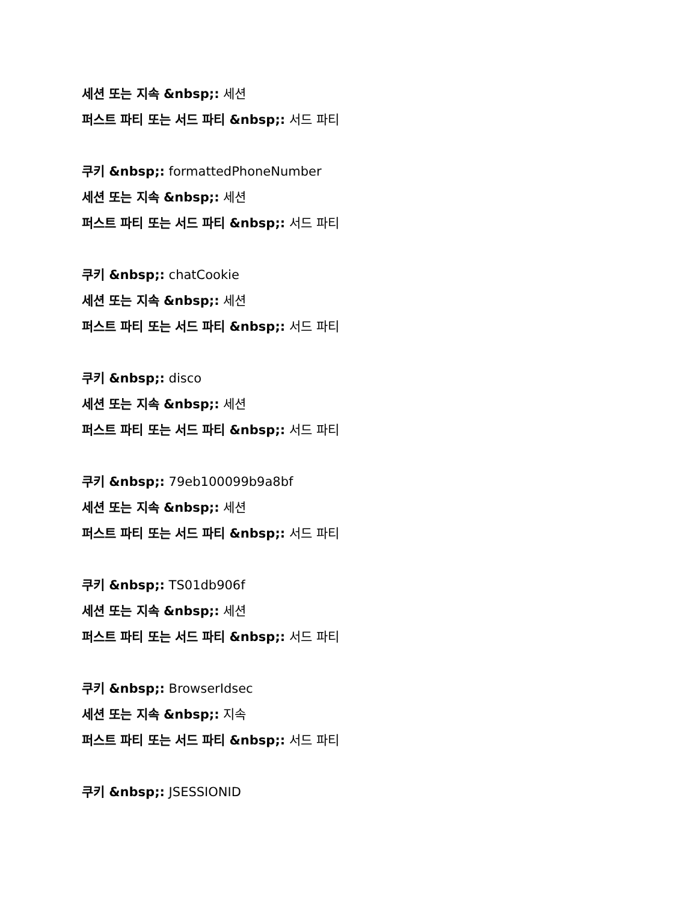세션 또는 지속 &nbsp;: 세션
퍼스트 파티 또는 서드 파티 &nbsp;: 서드 파티
쿠키 &nbsp;: formattedPhoneNumber
세션 또는 지속 &nbsp;: 세션
퍼스트 파티 또는 서드 파티 &nbsp;: 서드 파티
쿠키 &nbsp;: chatCookie
세션 또는 지속 &nbsp;: 세션
퍼스트 파티 또는 서드 파티 &nbsp;: 서드 파티
쿠키 &nbsp;: disco
세션 또는 지속 &nbsp;: 세션
퍼스트 파티 또는 서드 파티 &nbsp;: 서드 파티
쿠키 &nbsp;: 79eb100099b9a8bf
세션 또는 지속 &nbsp;: 세션
퍼스트 파티 또는 서드 파티 &nbsp;: 서드 파티
쿠키 &nbsp;: TS01db906f
세션 또는 지속 &nbsp;: 세션
퍼스트 파티 또는 서드 파티 &nbsp;: 서드 파티
쿠키 &nbsp;: BrowserIdsec
세션 또는 지속 &nbsp;: 지속
퍼스트 파티 또는 서드 파티 &nbsp;: 서드 파티
쿠키 &nbsp;: JSESSIONID